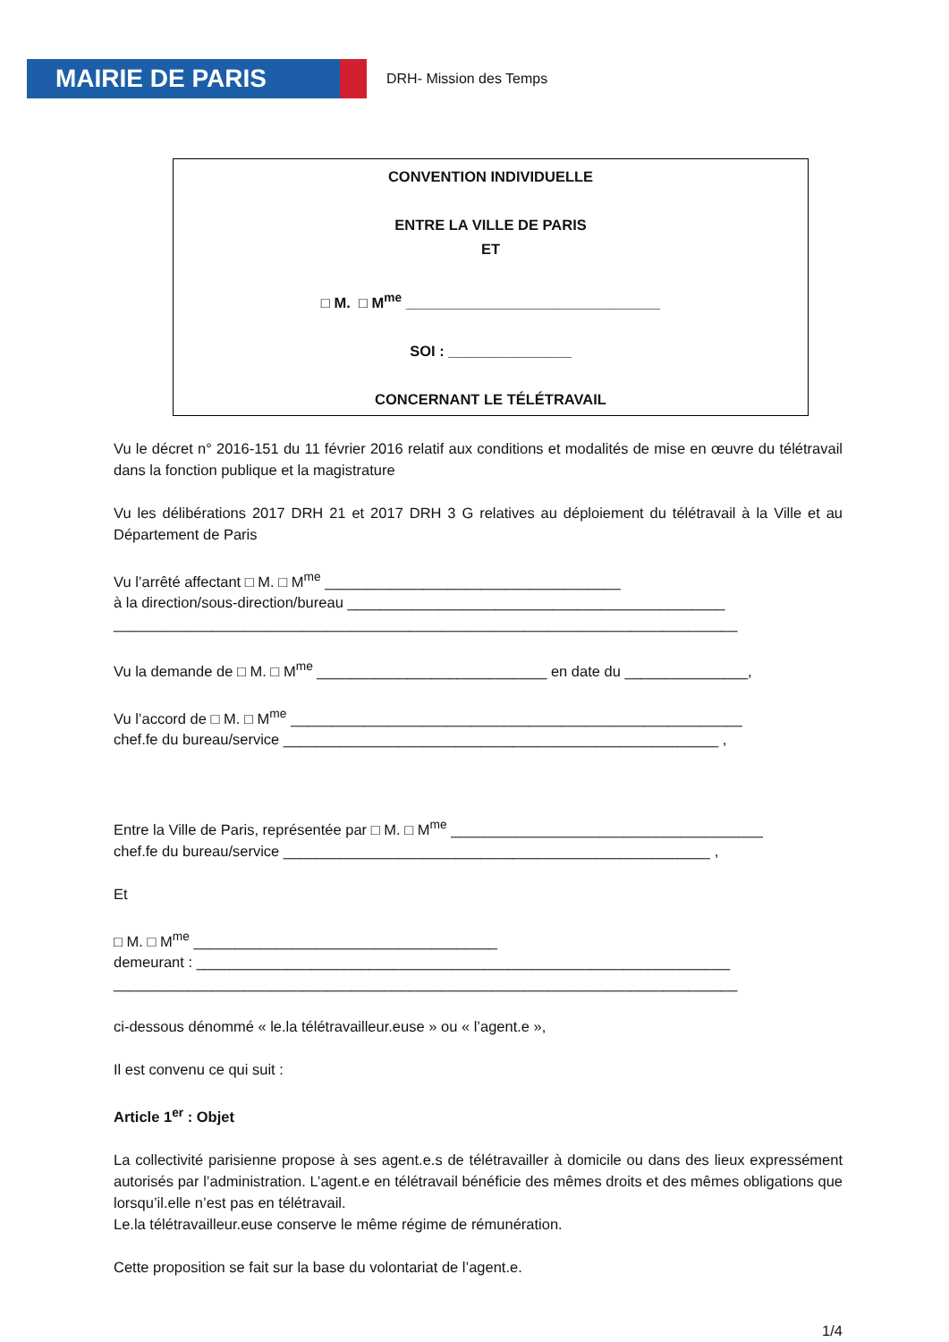MAIRIE DE PARIS
DRH- Mission des Temps
CONVENTION INDIVIDUELLE
ENTRE LA VILLE DE PARIS
ET
□ M. □ M<sup>me</sup> _______________________________
SOI : _______________
CONCERNANT LE TÉLÉTRAVAIL
Vu le décret n° 2016-151 du 11 février 2016 relatif aux conditions et modalités de mise en œuvre du télétravail dans la fonction publique et la magistrature
Vu les délibérations 2017 DRH 21 et 2017 DRH 3 G relatives au déploiement du télétravail à la Ville et au Département de Paris
Vu l’arrêté affectant □ M. □ M<sup>me</sup> ____________________________________
à la direction/sous-direction/bureau ______________________________________________
____________________________________________________________________________
Vu la demande de □ M. □ M<sup>me</sup> ____________________________ en date du _______________,
Vu l’accord de □ M. □ M<sup>me</sup> _______________________________________________________
chef.fe du bureau/service _____________________________________________________ ,
Entre la Ville de Paris, représentée par □ M. □ M<sup>me</sup> ______________________________________
chef.fe du bureau/service ____________________________________________________ ,
Et
□ M. □ M<sup>me</sup> _____________________________________
demeurant : _________________________________________________________________
____________________________________________________________________________
ci-dessous dénommé « le.la télétravailleur.euse » ou « l’agent.e »,
Il est convenu ce qui suit :
Article 1<sup>er</sup> : Objet
La collectivité parisienne propose à ses agent.e.s de télétravailler à domicile ou dans des lieux expressément autorisés par l’administration. L’agent.e en télétravail bénéficie des mêmes droits et des mêmes obligations que lorsqu’il.elle n’est pas en télétravail.
Le.la télétravailleur.euse conserve le même régime de rémunération.
Cette proposition se fait sur la base du volontariat de l’agent.e.
1/4